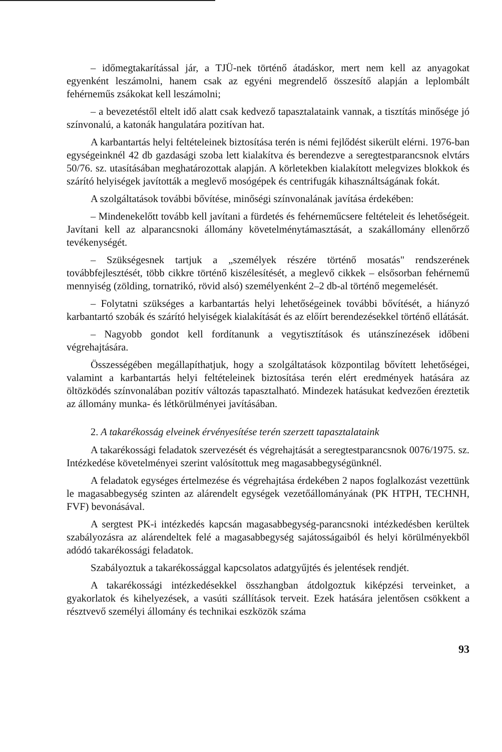– időmegtakarítással jár, a TJÜ-nek történő átadáskor, mert nem kell az anyagokat egyenként leszámolni, hanem csak az egyéni megrendelő összesítő alapján a leplombált fehérneműs zsákokat kell leszámolni;
– a bevezetéstől eltelt idő alatt csak kedvező tapasztalataink vannak, a tisztítás minősége jó színvonalú, a katonák hangulatára pozitívan hat.
A karbantartás helyi feltételeinek biztosítása terén is némi fejlődést sikerült elérni. 1976-ban egységeinknél 42 db gazdasági szoba lett kialakítva és berendezve a seregtestparancsnok elvtárs 50/76. sz. utasításában meghatározottak alapján. A körletekben kialakított melegvizes blokkok és szárító helyiségek javították a meglevő mosógépek és centrifugák kihasználtságának fokát.
A szolgáltatások további bővítése, minőségi színvonalának javítása érdekében:
– Mindenekelőtt tovább kell javítani a fürdetés és fehérneműcsere feltételeit és lehetőségeit. Javítani kell az alparancsnoki állomány követelménytámasztását, a szakállomány ellenőrző tevékenységét.
– Szükségesnek tartjuk a „személyek részére történő mosatás" rendszerének továbbfejlesztését, több cikkre történő kiszélesítését, a meglevő cikkek – elsősorban fehérnemű mennyiség (zölding, tornatrikó, rövid alsó) személyenként 2–2 db-al történő megemelését.
– Folytatni szükséges a karbantartás helyi lehetőségeinek további bővítését, a hiányzó karbantartó szobák és szárító helyiségek kialakítását és az előírt berendezésekkel történő ellátását.
– Nagyobb gondot kell fordítanunk a vegytisztítások és utánszínezések időbeni végrehajtására.
Összességében megállapíthatjuk, hogy a szolgáltatások központilag bővített lehetőségei, valamint a karbantartás helyi feltételeinek biztosítása terén elért eredmények hatására az öltözködés színvonalában pozitív változás tapasztalható. Mindezek hatásukat kedvezően éreztetik az állomány munka- és létkörülményei javításában.
2. A takarékosság elveinek érvényesítése terén szerzett tapasztalataink
A takarékossági feladatok szervezését és végrehajtását a seregtestparancsnok 0076/1975. sz. Intézkedése követelményei szerint valósítottuk meg magasabbegységünknél.
A feladatok egységes értelmezése és végrehajtása érdekében 2 napos foglalkozást vezettünk le magasabbegység szinten az alárendelt egységek vezetőállományának (PK HTPH, TECHNH, FVF) bevonásával.
A sergtest PK-i intézkedés kapcsán magasabbegység-parancsnoki intézkedésben kerültek szabályozásra az alárendeltek felé a magasabbegység sajátosságaiból és helyi körülményekből adódó takarékossági feladatok.
Szabályoztuk a takarékossággal kapcsolatos adatgyűjtés és jelentések rendjét.
A takarékossági intézkedésekkel összhangban átdolgoztuk kiképzési terveinket, a gyakorlatok és kihelyezések, a vasúti szállítások terveit. Ezek hatására jelentősen csökkent a résztvevő személyi állomány és technikai eszközök száma
93